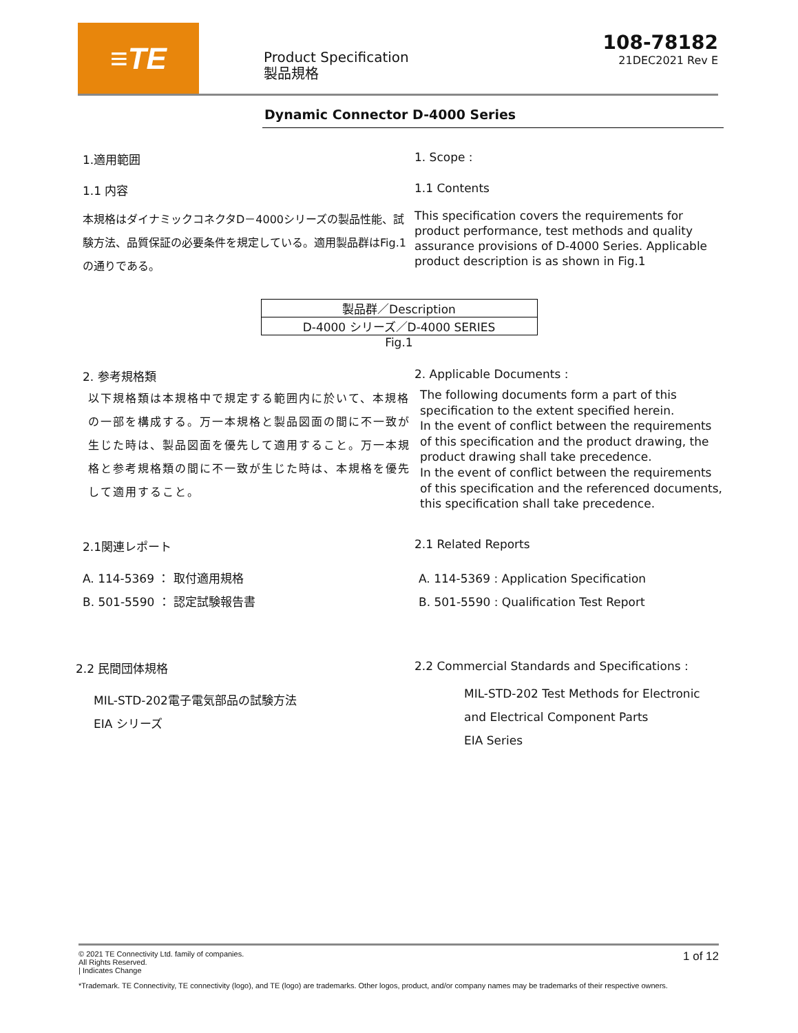≡TE
Product Specification
製品規格
108-78182
21DEC2021 Rev E
Dynamic Connector D-4000 Series
1.適用範囲 1. Scope :
1.1 内容 1.1 Contents
本規格はダイナミックコネクタD－4000シリーズの製品性能、試験方法、品質保証の必要条件を規定している。適用製品群はFig.1の通りである。
This specification covers the requirements for product performance, test methods and quality assurance provisions of D-4000 Series. Applicable product description is as shown in Fig.1
| 製品群／Description |
| D-4000 シリーズ／D-4000 SERIES |
Fig.1
2. 参考規格類 2. Applicable Documents :
以下規格類は本規格中で規定する範囲内に於いて、本規格の一部を構成する。万一本規格と製品図面の間に不一致が生じた時は、製品図面を優先して適用すること。万一本規格と参考規格類の間に不一致が生じた時は、本規格を優先して適用すること。
The following documents form a part of this specification to the extent specified herein.
In the event of conflict between the requirements of this specification and the product drawing, the product drawing shall take precedence.
In the event of conflict between the requirements of this specification and the referenced documents, this specification shall take precedence.
2.1関連レポート 2.1 Related Reports
A. 114-5369 ： 取付適用規格
B. 501-5590 ： 認定試験報告書
A. 114-5369 : Application Specification
B. 501-5590 : Qualification Test Report
2.2 民間団体規格 2.2 Commercial Standards and Specifications :
MIL-STD-202電子電気部品の試験方法
EIA シリーズ
MIL-STD-202 Test Methods for Electronic and Electrical Component Parts
EIA Series
© 2021 TE Connectivity Ltd. family of companies.
All Rights Reserved.
| Indicates Change
1 of 12
*Trademark. TE Connectivity, TE connectivity (logo), and TE (logo) are trademarks. Other logos, product, and/or company names may be trademarks of their respective owners.